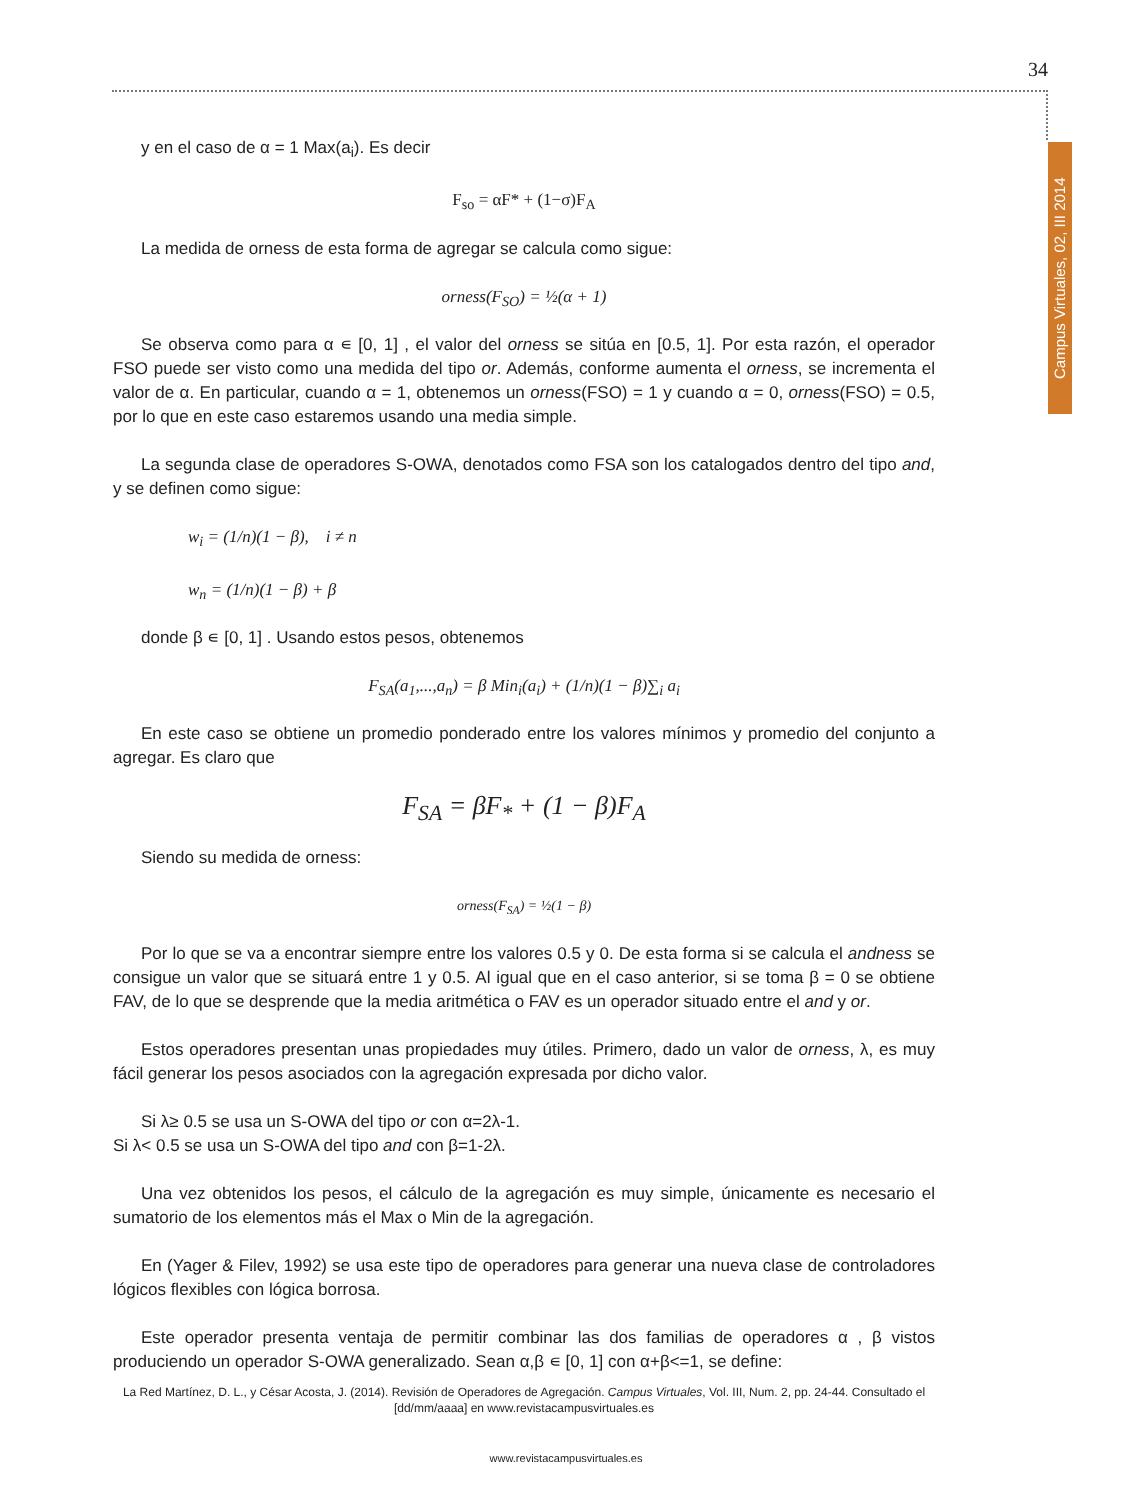34
Campus Virtuales, 02, III 2014
y en el caso de α = 1 Max(a<sub>i</sub>). Es decir
F<sub>so</sub> = αF* + (1−σ)F<sub>A</sub>
La medida de orness de esta forma de agregar se calcula como sigue:
orness(F<sub>SO</sub>) = ½(α + 1)
Se observa como para α ∊ [0, 1] , el valor del orness se sitúa en [0.5, 1]. Por esta razón, el operador FSO puede ser visto como una medida del tipo or. Además, conforme aumenta el orness, se incrementa el valor de α. En particular, cuando α = 1, obtenemos un orness(FSO) = 1 y cuando α = 0, orness(FSO) = 0.5, por lo que en este caso estaremos usando una media simple.
La segunda clase de operadores S-OWA, denotados como FSA son los catalogados dentro del tipo and, y se definen como sigue:
w<sub>i</sub> = (1/n)(1 − β), i ≠ n
w<sub>n</sub> = (1/n)(1 − β) + β
donde β ∊ [0, 1] . Usando estos pesos, obtenemos
F<sub>SA</sub>(a<sub>1</sub>,...,a<sub>n</sub>) = β Min<sub>i</sub>(a<sub>i</sub>) + (1/n)(1 − β)∑<sub>i</sub> a<sub>i</sub>
En este caso se obtiene un promedio ponderado entre los valores mínimos y promedio del conjunto a agregar. Es claro que
F<sub>SA</sub> = βF<sub>*</sub> + (1 − β)F<sub>A</sub>
Siendo su medida de orness:
orness(F<sub>SA</sub>) = ½(1 − β)
Por lo que se va a encontrar siempre entre los valores 0.5 y 0. De esta forma si se calcula el andness se consigue un valor que se situará entre 1 y 0.5. Al igual que en el caso anterior, si se toma β = 0 se obtiene FAV, de lo que se desprende que la media aritmética o FAV es un operador situado entre el and y or.
Estos operadores presentan unas propiedades muy útiles. Primero, dado un valor de orness, λ, es muy fácil generar los pesos asociados con la agregación expresada por dicho valor.
Si λ≥ 0.5 se usa un S-OWA del tipo or con α=2λ-1.
Si λ< 0.5 se usa un S-OWA del tipo and con β=1-2λ.
Una vez obtenidos los pesos, el cálculo de la agregación es muy simple, únicamente es necesario el sumatorio de los elementos más el Max o Min de la agregación.
En (Yager & Filev, 1992) se usa este tipo de operadores para generar una nueva clase de controladores lógicos flexibles con lógica borrosa.
Este operador presenta ventaja de permitir combinar las dos familias de operadores α , β vistos produciendo un operador S-OWA generalizado. Sean α,β ∊ [0, 1] con α+β<=1, se define:
La Red Martínez, D. L., y César Acosta, J. (2014). Revisión de Operadores de Agregación. Campus Virtuales, Vol. III, Num. 2, pp. 24-44. Consultado el [dd/mm/aaaa] en www.revistacampusvirtuales.es
www.revistacampusvirtuales.es